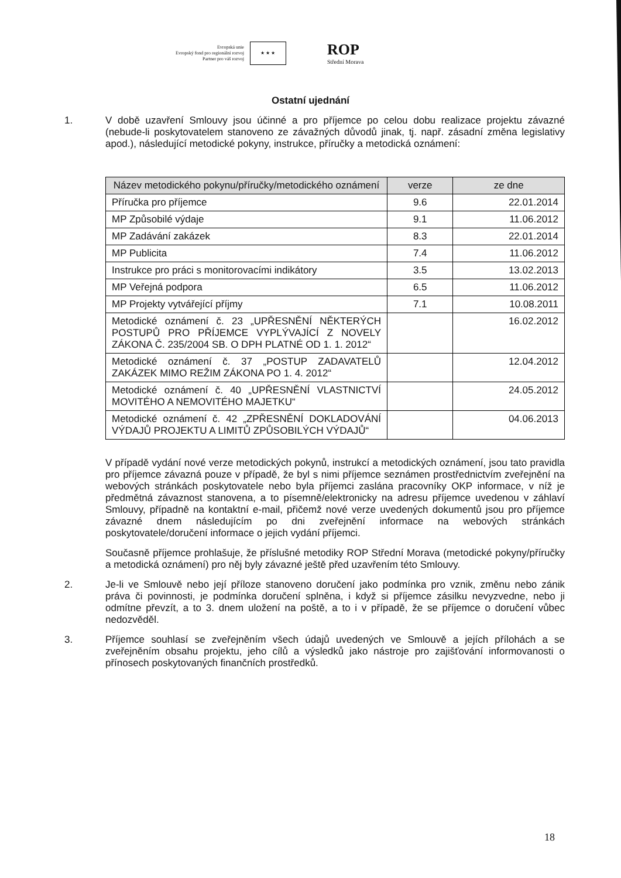Evropská unie
Evropský fond pro regionální rozvoj
Partner pro váš rozvoj
★ ★ ★
ROP
Střední Morava
Ostatní ujednání
1.
V době uzavření Smlouvy jsou účinné a pro příjemce po celou dobu realizace projektu závazné (nebude-li poskytovatelem stanoveno ze závažných důvodů jinak, tj. např. zásadní změna legislativy apod.), následující metodické pokyny, instrukce, příručky a metodická oznámení:
| Název metodického pokynu/příručky/metodického oznámení | verze | ze dne |
| --- | --- | --- |
| Příručka pro příjemce | 9.6 | 22.01.2014 |
| MP Způsobilé výdaje | 9.1 | 11.06.2012 |
| MP Zadávání zakázek | 8.3 | 22.01.2014 |
| MP Publicita | 7.4 | 11.06.2012 |
| Instrukce pro práci s monitorovacími indikátory | 3.5 | 13.02.2013 |
| MP Veřejná podpora | 6.5 | 11.06.2012 |
| MP Projekty vytvářející příjmy | 7.1 | 10.08.2011 |
| Metodické oznámení č. 23 „UPŘESNĚNÍ NĚKTERÝCH POSTUPŮ PRO PŘÍJEMCE VYPLÝVAJÍCÍ Z NOVELY ZÁKONA Č. 235/2004 SB. O DPH PLATNÉ OD 1. 1. 2012“ | | 16.02.2012 |
| Metodické oznámení č. 37 „POSTUP ZADAVATELŮ ZAKÁZEK MIMO REŽIM ZÁKONA PO 1. 4. 2012“ | | 12.04.2012 |
| Metodické oznámení č. 40 „UPŘESNĚNÍ VLASTNICTVÍ MOVITÉHO A NEMOVITÉHO MAJETKU“ | | 24.05.2012 |
| Metodické oznámení č. 42 „ZPŘESNĚNÍ DOKLADOVÁNÍ VÝDAJŮ PROJEKTU A LIMITŮ ZPŮSOBILÝCH VÝDAJŮ“ | | 04.06.2013 |
V případě vydání nové verze metodických pokynů, instrukcí a metodických oznámení, jsou tato pravidla pro příjemce závazná pouze v případě, že byl s nimi příjemce seznámen prostřednictvím zveřejnění na webových stránkách poskytovatele nebo byla příjemci zaslána pracovníky OKP informace, v níž je předmětná závaznost stanovena, a to písemně/elektronicky na adresu příjemce uvedenou v záhlaví Smlouvy, případně na kontaktní e-mail, přičemž nové verze uvedených dokumentů jsou pro příjemce závazné dnem následujícím po dni zveřejnění informace na webových stránkách poskytovatele/doručení informace o jejich vydání příjemci.
Současně příjemce prohlašuje, že příslušné metodiky ROP Střední Morava (metodické pokyny/příručky a metodická oznámení) pro něj byly závazné ještě před uzavřením této Smlouvy.
2.
Je-li ve Smlouvě nebo její příloze stanoveno doručení jako podmínka pro vznik, změnu nebo zánik práva či povinnosti, je podmínka doručení splněna, i když si příjemce zásilku nevyzvedne, nebo ji odmítne převzít, a to 3. dnem uložení na poště, a to i v případě, že se příjemce o doručení vůbec nedozvěděl.
3.
Příjemce souhlasí se zveřejněním všech údajů uvedených ve Smlouvě a jejích přílohách a se zveřejněním obsahu projektu, jeho cílů a výsledků jako nástroje pro zajišťování informovanosti o přínosech poskytovaných finančních prostředků.
18